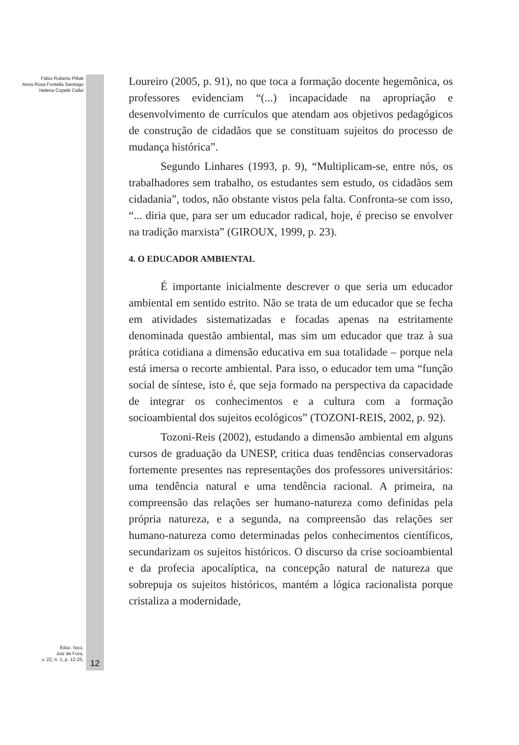Fábio Roberto Pillatt
Anna Rosa Fontella Santiago
Helena Copetti Callai
Educ. foco,
Juiz de Fora,
v. 22, n. 1, p. 12-25,
12
Loureiro (2005, p. 91), no que toca a formação docente hegemônica, os professores evidenciam “(...) incapacidade na apropriação e desenvolvimento de currículos que atendam aos objetivos pedagógicos de construção de cidadãos que se constituam sujeitos do processo de mudança histórica”.
Segundo Linhares (1993, p. 9), “Multiplicam-se, entre nós, os trabalhadores sem trabalho, os estudantes sem estudo, os cidadãos sem cidadania”, todos, não obstante vistos pela falta. Confronta-se com isso, “... diria que, para ser um educador radical, hoje, é preciso se envolver na tradição marxista” (GIROUX, 1999, p. 23).
4. O EDUCADOR AMBIENTAL
É importante inicialmente descrever o que seria um educador ambiental em sentido estrito. Não se trata de um educador que se fecha em atividades sistematizadas e focadas apenas na estritamente denominada questão ambiental, mas sim um educador que traz à sua prática cotidiana a dimensão educativa em sua totalidade – porque nela está imersa o recorte ambiental. Para isso, o educador tem uma “função social de síntese, isto é, que seja formado na perspectiva da capacidade de integrar os conhecimentos e a cultura com a formação socioambiental dos sujeitos ecológicos” (TOZONI-REIS, 2002, p. 92).
Tozoni-Reis (2002), estudando a dimensão ambiental em alguns cursos de graduação da UNESP, critica duas tendências conservadoras fortemente presentes nas representações dos professores universitários: uma tendência natural e uma tendência racional. A primeira, na compreensão das relações ser humano-natureza como definidas pela própria natureza, e a segunda, na compreensão das relações ser humano-natureza como determinadas pelos conhecimentos científicos, secundarizam os sujeitos históricos. O discurso da crise socioambiental e da profecia apocalíptica, na concepção natural de natureza que sobrepuja os sujeitos históricos, mantém a lógica racionalista porque cristaliza a modernidade,